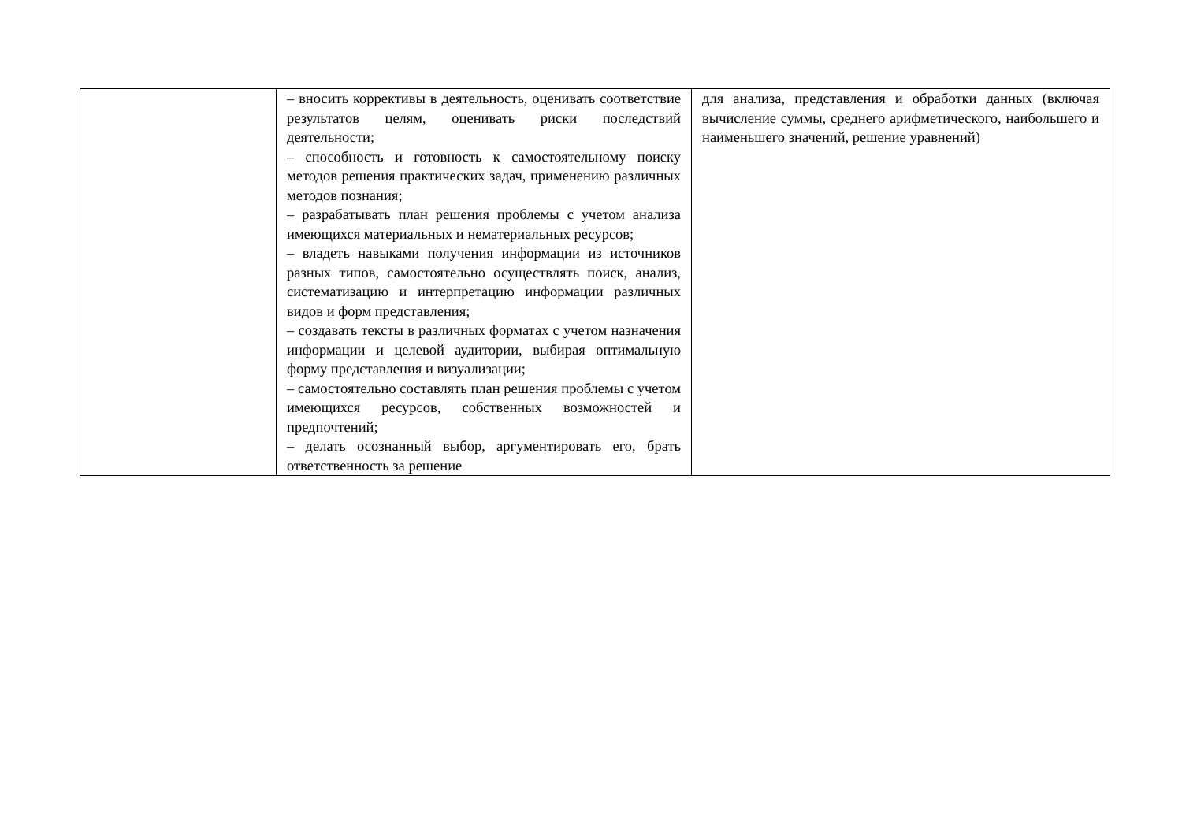| | – вносить коррективы в деятельность, оценивать соответствие результатов целям, оценивать риски последствий деятельности; – способность и готовность к самостоятельному поиску методов решения практических задач, применению различных методов познания; – разрабатывать план решения проблемы с учетом анализа имеющихся материальных и нематериальных ресурсов; – владеть навыками получения информации из источников разных типов, самостоятельно осуществлять поиск, анализ, систематизацию и интерпретацию информации различных видов и форм представления; – создавать тексты в различных форматах с учетом назначения информации и целевой аудитории, выбирая оптимальную форму представления и визуализации; – самостоятельно составлять план решения проблемы с учетом имеющихся ресурсов, собственных возможностей и предпочтений; – делать осознанный выбор, аргументировать его, брать ответственность за решение | для анализа, представления и обработки данных (включая вычисление суммы, среднего арифметического, наибольшего и наименьшего значений, решение уравнений) |